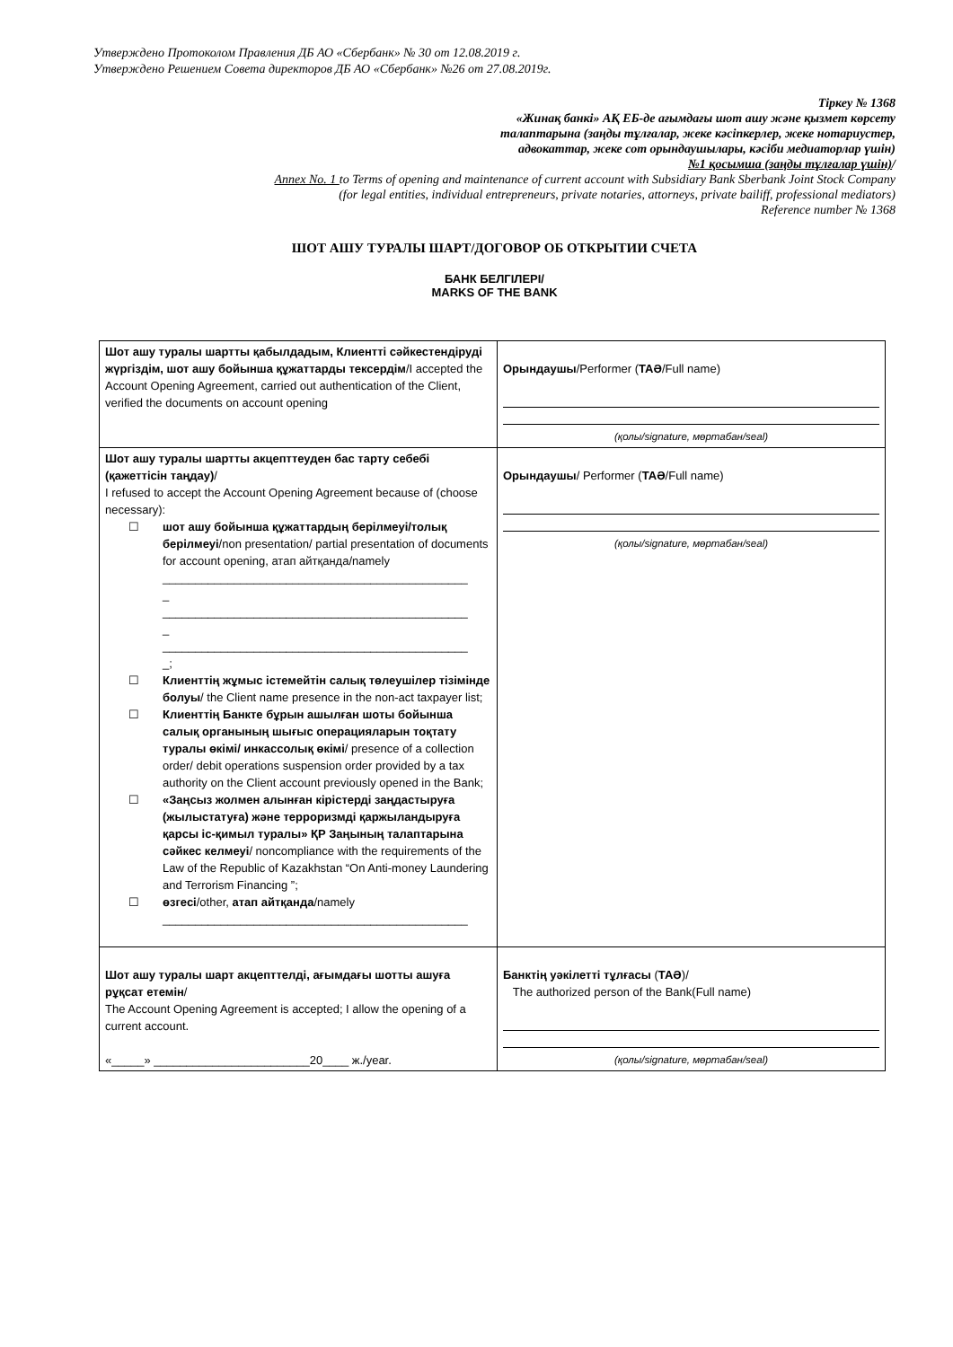Утверждено Протоколом Правления ДБ АО «Сбербанк» № 30 от 12.08.2019 г.
Утверждено Решением Совета директоров ДБ АО «Сбербанк» №26 от 27.08.2019г.
Тіркеу № 1368
«Жинақ банкі» АҚ ЕБ-де ағымдағы шот ашу және қызмет көрсету
талаптарына (заңды тұлғалар, жеке кәсіпкерлер, жеке нотариустер,
адвокаттар, жеке сот орындаушылары, кәсіби медиаторлар үшін)
№1 қосымша (заңды тұлғалар үшін)/
Annex No. 1 to Terms of opening and maintenance of current account with Subsidiary Bank Sberbank Joint Stock Company
(for legal entities, individual entrepreneurs, private notaries, attorneys, private bailiff, professional mediators)
Reference number № 1368
ШОТ АШУ ТУРАЛЫ ШАРТ/ДОГОВОР ОБ ОТКРЫТИИ СЧЕТА
БАНК БЕЛГІЛЕРІ/
MARKS OF THE BANK
| Шот ашу туралы шартты қабылдадым, Клиентті сәйкестендіруді жүргіздім, шот ашу бойынша құжаттарды тексердім /I accepted the Account Opening Agreement, carried out authentication of the Client, verified the documents on account opening | Орындаушы /Performer ( ТАӘ /Full name) (қолы/signature, мөртабан/seal) |
| Шот ашу туралы шартты акцепттеуден бас тарту себебі (қажеттісін таңдау) / I refused to accept the Account Opening Agreement because of (choose necessary): ☐ шот ашу бойынша құжаттардың берілмеуі/толық берілмеуі /non presentation/ partial presentation of documents for account opening, атап айтқанда/namely _______________________________________________ _ _______________________________________________ _ _______________________________________________ _; ☐ Клиенттің жұмыс істемейтін салық төлеушілер тізімінде болуы / the Client name presence in the non-act taxpayer list; ☐ Клиенттің Банкте бұрын ашылған шоты бойынша салық органының шығыс операцияларын тоқтату туралы өкімі/ инкассолық өкімі / presence of a collection order/ debit operations suspension order provided by a tax authority on the Client account previously opened in the Bank; ☐ «Заңсыз жолмен алынған кірістерді заңдастыруға (жылыстатуға) және терроризмді қаржыландыруға қарсы іс-қимыл туралы» ҚР Заңының талаптарына сәйкес келмеуі / noncompliance with the requirements of the Law of the Republic of Kazakhstan “On Anti-money Laundering and Terrorism Financing ”; ☐ өзгесі /other, атап айтқанда /namely _______________________________________________ | Орындаушы / Performer ( ТАӘ /Full name) (қолы/signature, мөртабан/seal) |
| Шот ашу туралы шарт акцепттелді, ағымдағы шотты ашуға рұқсат етемін / The Account Opening Agreement is accepted; I allow the opening of a current account. «_____» ________________________20____ ж./year. | Банктің уәкілетті тұлғасы ( ТАӘ )/ The authorized person of the Bank(Full name) (қолы/signature, мөртабан/seal) |